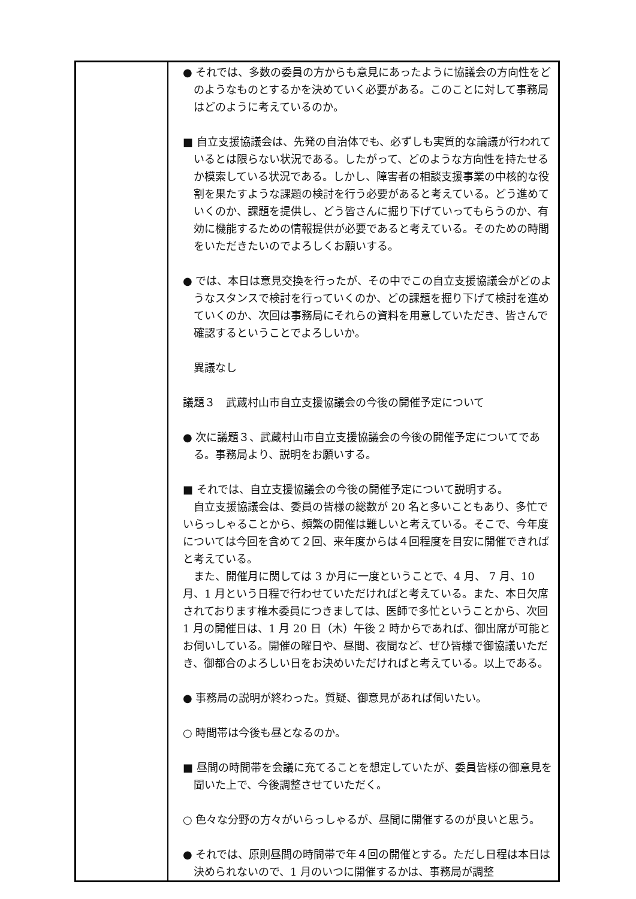| | ● それでは、多数の委員の方からも意見にあったように協議会の方向性をどのようなものとするかを決めていく必要がある。このことに対して事務局はどのように考えているのか。 ■ 自立支援協議会は、先発の自治体でも、必ずしも実質的な論議が行われているとは限らない状況である。したがって、どのような方向性を持たせるか模索している状況である。しかし、障害者の相談支援事業の中核的な役割を果たすような課題の検討を行う必要があると考えている。どう進めていくのか、課題を提供し、どう皆さんに掘り下げていってもらうのか、有効に機能するための情報提供が必要であると考えている。そのための時間をいただきたいのでよろしくお願いする。 ● では、本日は意見交換を行ったが、その中でこの自立支援協議会がどのようなスタンスで検討を行っていくのか、どの課題を掘り下げて検討を進めていくのか、次回は事務局にそれらの資料を用意していただき、皆さんで確認するということでよろしいか。 異議なし 議題３ 武蔵村山市自立支援協議会の今後の開催予定について ● 次に議題３、武蔵村山市自立支援協議会の今後の開催予定についてである。事務局より、説明をお願いする。 ■ それでは、自立支援協議会の今後の開催予定について説明する。 自立支援協議会は、委員の皆様の総数が 20 名と多いこともあり、多忙でいらっしゃることから、頻繁の開催は難しいと考えている。そこで、今年度については今回を含めて２回、来年度からは４回程度を目安に開催できればと考えている。 また、開催月に関しては 3 か月に一度ということで、4 月、 7 月、10 月、1 月という日程で行わせていただければと考えている。また、本日欠席されております椎木委員につきましては、医師で多忙ということから、次回 1 月の開催日は、1 月 20 日（木）午後 2 時からであれば、御出席が可能とお伺いしている。開催の曜日や、昼間、夜間など、ぜひ皆様で御協議いただき、御都合のよろしい日をお決めいただければと考えている。以上である。 ● 事務局の説明が終わった。質疑、御意見があれば伺いたい。 ○ 時間帯は今後も昼となるのか。 ■ 昼間の時間帯を会議に充てることを想定していたが、委員皆様の御意見を聞いた上で、今後調整させていただく。 ○ 色々な分野の方々がいらっしゃるが、昼間に開催するのが良いと思う。 ● それでは、原則昼間の時間帯で年４回の開催とする。ただし日程は本日は決められないので、1 月のいつに開催するかは、事務局が調整 |